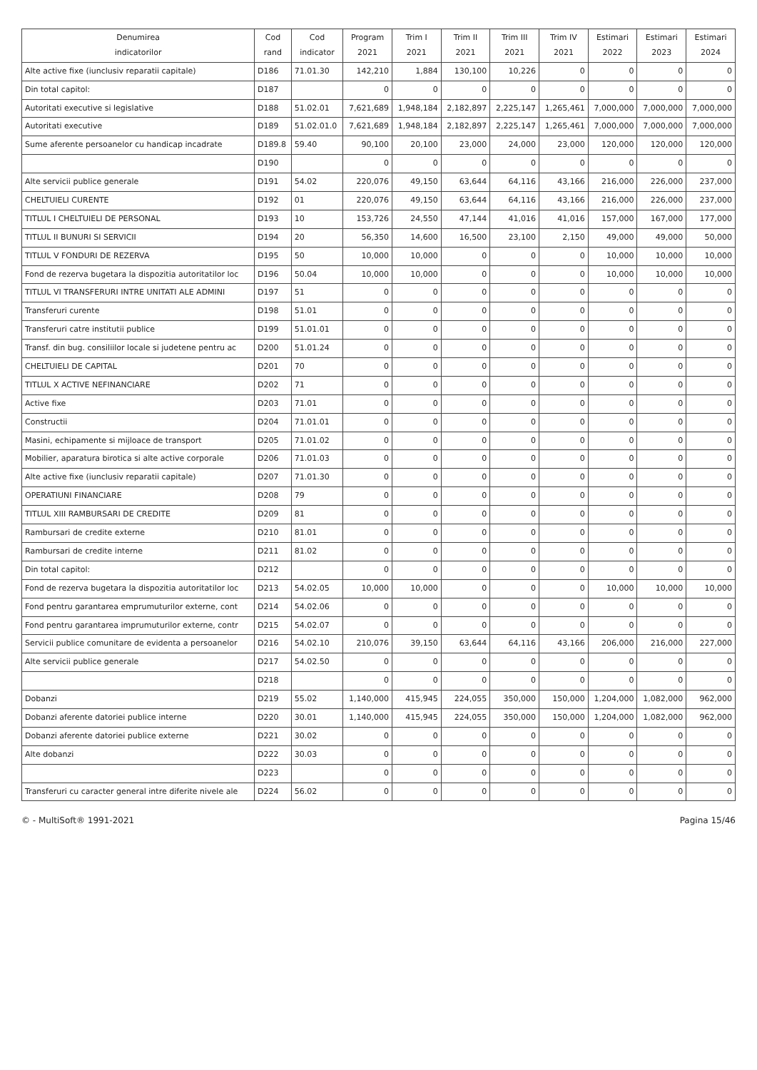| Denumirea indicatorilor | Cod rand | Cod indicator | Program 2021 | Trim I 2021 | Trim II 2021 | Trim III 2021 | Trim IV 2021 | Estimari 2022 | Estimari 2023 | Estimari 2024 |
| --- | --- | --- | --- | --- | --- | --- | --- | --- | --- | --- |
| Alte active fixe (iunclusiv reparatii capitale) | D186 | 71.01.30 | 142,210 | 1,884 | 130,100 | 10,226 | 0 | 0 | 0 | 0 |
| Din total capitol: | D187 | | 0 | 0 | 0 | 0 | 0 | 0 | 0 | 0 |
| Autoritati executive si legislative | D188 | 51.02.01 | 7,621,689 | 1,948,184 | 2,182,897 | 2,225,147 | 1,265,461 | 7,000,000 | 7,000,000 | 7,000,000 |
| Autoritati executive | D189 | 51.02.01.0 | 7,621,689 | 1,948,184 | 2,182,897 | 2,225,147 | 1,265,461 | 7,000,000 | 7,000,000 | 7,000,000 |
| Sume aferente persoanelor cu handicap incadrate | D189.8 | 59.40 | 90,100 | 20,100 | 23,000 | 24,000 | 23,000 | 120,000 | 120,000 | 120,000 |
| | D190 | | 0 | 0 | 0 | 0 | 0 | 0 | 0 | 0 |
| Alte servicii publice generale | D191 | 54.02 | 220,076 | 49,150 | 63,644 | 64,116 | 43,166 | 216,000 | 226,000 | 237,000 |
| CHELTUIELI CURENTE | D192 | 01 | 220,076 | 49,150 | 63,644 | 64,116 | 43,166 | 216,000 | 226,000 | 237,000 |
| TITLUL I CHELTUIELI DE PERSONAL | D193 | 10 | 153,726 | 24,550 | 47,144 | 41,016 | 41,016 | 157,000 | 167,000 | 177,000 |
| TITLUL II BUNURI SI SERVICII | D194 | 20 | 56,350 | 14,600 | 16,500 | 23,100 | 2,150 | 49,000 | 49,000 | 50,000 |
| TITLUL V FONDURI DE REZERVA | D195 | 50 | 10,000 | 10,000 | 0 | 0 | 0 | 10,000 | 10,000 | 10,000 |
| Fond de rezerva bugetara la dispozitia autoritatilor loc | D196 | 50.04 | 10,000 | 10,000 | 0 | 0 | 0 | 10,000 | 10,000 | 10,000 |
| TITLUL VI TRANSFERURI INTRE UNITATI ALE ADMINI | D197 | 51 | 0 | 0 | 0 | 0 | 0 | 0 | 0 | 0 |
| Transferuri curente | D198 | 51.01 | 0 | 0 | 0 | 0 | 0 | 0 | 0 | 0 |
| Transferuri catre institutii publice | D199 | 51.01.01 | 0 | 0 | 0 | 0 | 0 | 0 | 0 | 0 |
| Transf. din bug. consiliilor locale si judetene pentru ac | D200 | 51.01.24 | 0 | 0 | 0 | 0 | 0 | 0 | 0 | 0 |
| CHELTUIELI DE CAPITAL | D201 | 70 | 0 | 0 | 0 | 0 | 0 | 0 | 0 | 0 |
| TITLUL X ACTIVE NEFINANCIARE | D202 | 71 | 0 | 0 | 0 | 0 | 0 | 0 | 0 | 0 |
| Active fixe | D203 | 71.01 | 0 | 0 | 0 | 0 | 0 | 0 | 0 | 0 |
| Constructii | D204 | 71.01.01 | 0 | 0 | 0 | 0 | 0 | 0 | 0 | 0 |
| Masini, echipamente si mijloace de transport | D205 | 71.01.02 | 0 | 0 | 0 | 0 | 0 | 0 | 0 | 0 |
| Mobilier, aparatura birotica si alte active corporale | D206 | 71.01.03 | 0 | 0 | 0 | 0 | 0 | 0 | 0 | 0 |
| Alte active fixe (iunclusiv reparatii capitale) | D207 | 71.01.30 | 0 | 0 | 0 | 0 | 0 | 0 | 0 | 0 |
| OPERATIUNI FINANCIARE | D208 | 79 | 0 | 0 | 0 | 0 | 0 | 0 | 0 | 0 |
| TITLUL XIII RAMBURSARI DE CREDITE | D209 | 81 | 0 | 0 | 0 | 0 | 0 | 0 | 0 | 0 |
| Rambursari de credite externe | D210 | 81.01 | 0 | 0 | 0 | 0 | 0 | 0 | 0 | 0 |
| Rambursari de credite interne | D211 | 81.02 | 0 | 0 | 0 | 0 | 0 | 0 | 0 | 0 |
| Din total capitol: | D212 | | 0 | 0 | 0 | 0 | 0 | 0 | 0 | 0 |
| Fond de rezerva bugetara la dispozitia autoritatilor loc | D213 | 54.02.05 | 10,000 | 10,000 | 0 | 0 | 0 | 10,000 | 10,000 | 10,000 |
| Fond pentru garantarea emprumuturilor externe, cont | D214 | 54.02.06 | 0 | 0 | 0 | 0 | 0 | 0 | 0 | 0 |
| Fond pentru garantarea imprumuturilor externe, contr | D215 | 54.02.07 | 0 | 0 | 0 | 0 | 0 | 0 | 0 | 0 |
| Servicii publice comunitare de evidenta a persoanelor | D216 | 54.02.10 | 210,076 | 39,150 | 63,644 | 64,116 | 43,166 | 206,000 | 216,000 | 227,000 |
| Alte servicii publice generale | D217 | 54.02.50 | 0 | 0 | 0 | 0 | 0 | 0 | 0 | 0 |
| | D218 | | 0 | 0 | 0 | 0 | 0 | 0 | 0 | 0 |
| Dobanzi | D219 | 55.02 | 1,140,000 | 415,945 | 224,055 | 350,000 | 150,000 | 1,204,000 | 1,082,000 | 962,000 |
| Dobanzi aferente datoriei publice interne | D220 | 30.01 | 1,140,000 | 415,945 | 224,055 | 350,000 | 150,000 | 1,204,000 | 1,082,000 | 962,000 |
| Dobanzi aferente datoriei publice externe | D221 | 30.02 | 0 | 0 | 0 | 0 | 0 | 0 | 0 | 0 |
| Alte dobanzi | D222 | 30.03 | 0 | 0 | 0 | 0 | 0 | 0 | 0 | 0 |
| | D223 | | 0 | 0 | 0 | 0 | 0 | 0 | 0 | 0 |
| Transferuri cu caracter general intre diferite nivele ale | D224 | 56.02 | 0 | 0 | 0 | 0 | 0 | 0 | 0 | 0 |
© - MultiSoft® 1991-2021 Pagina 15/46